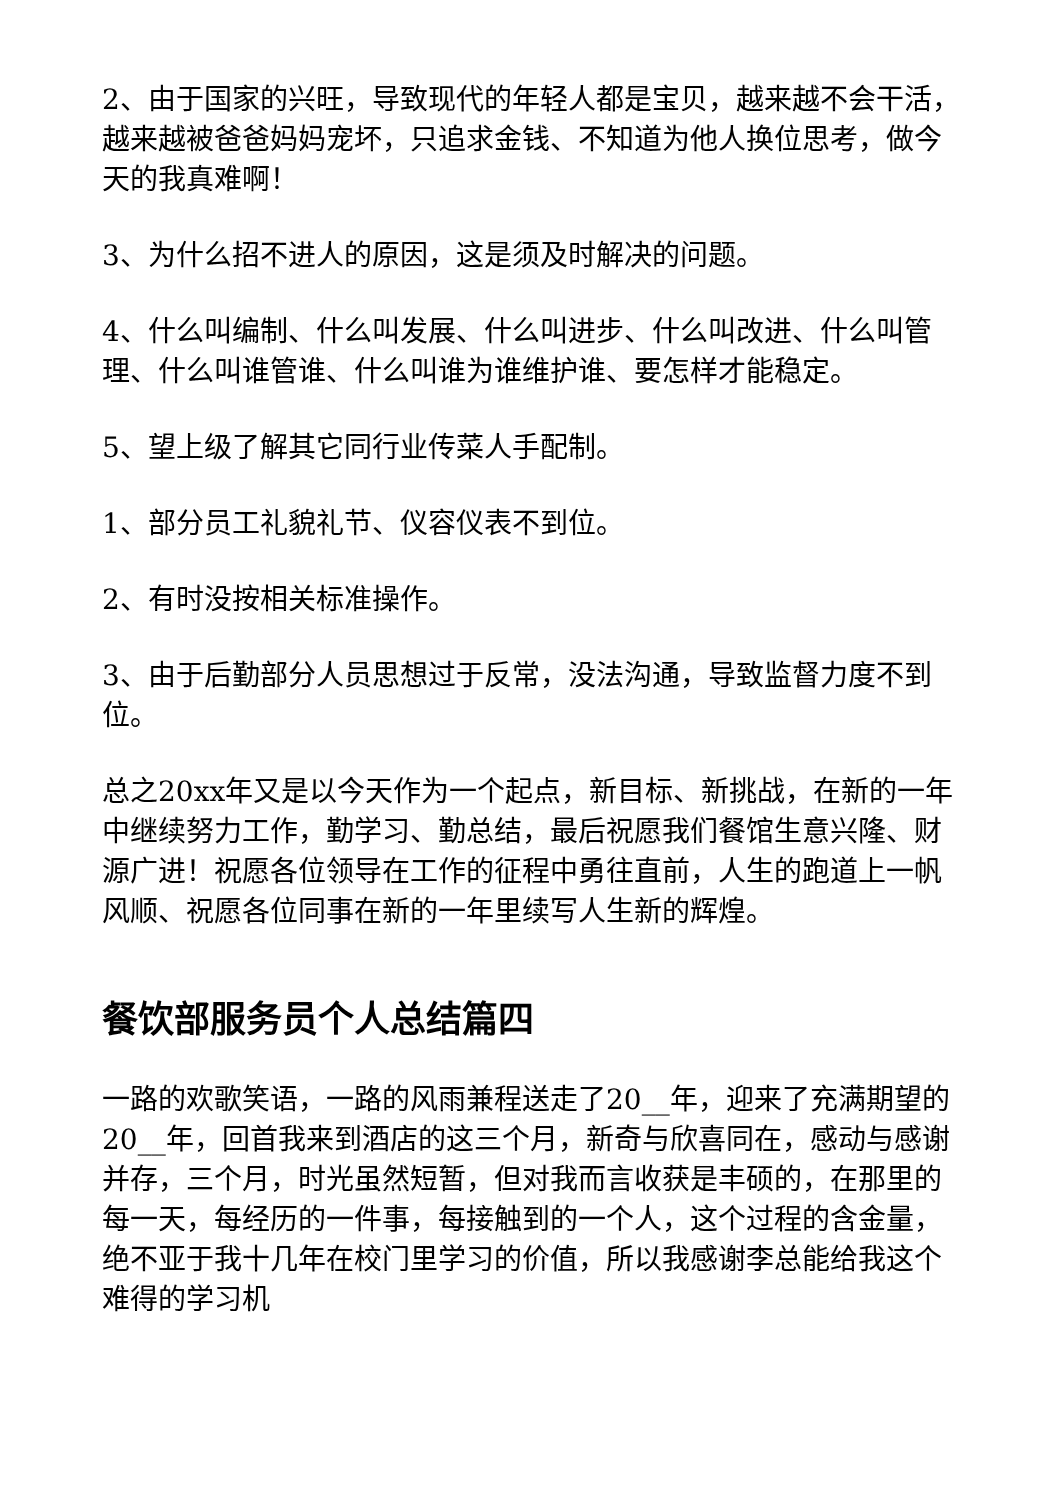2、由于国家的兴旺，导致现代的年轻人都是宝贝，越来越不会干活，越来越被爸爸妈妈宠坏，只追求金钱、不知道为他人换位思考，做今天的我真难啊！
3、为什么招不进人的原因，这是须及时解决的问题。
4、什么叫编制、什么叫发展、什么叫进步、什么叫改进、什么叫管理、什么叫谁管谁、什么叫谁为谁维护谁、要怎样才能稳定。
5、望上级了解其它同行业传菜人手配制。
1、部分员工礼貌礼节、仪容仪表不到位。
2、有时没按相关标准操作。
3、由于后勤部分人员思想过于反常，没法沟通，导致监督力度不到位。
总之20xx年又是以今天作为一个起点，新目标、新挑战，在新的一年中继续努力工作，勤学习、勤总结，最后祝愿我们餐馆生意兴隆、财源广进！祝愿各位领导在工作的征程中勇往直前，人生的跑道上一帆风顺、祝愿各位同事在新的一年里续写人生新的辉煌。
餐饮部服务员个人总结篇四
一路的欢歌笑语，一路的风雨兼程送走了20__年，迎来了充满期望的20__年，回首我来到酒店的这三个月，新奇与欣喜同在，感动与感谢并存，三个月，时光虽然短暂，但对我而言收获是丰硕的，在那里的每一天，每经历的一件事，每接触到的一个人，这个过程的含金量，绝不亚于我十几年在校门里学习的价值，所以我感谢李总能给我这个难得的学习机